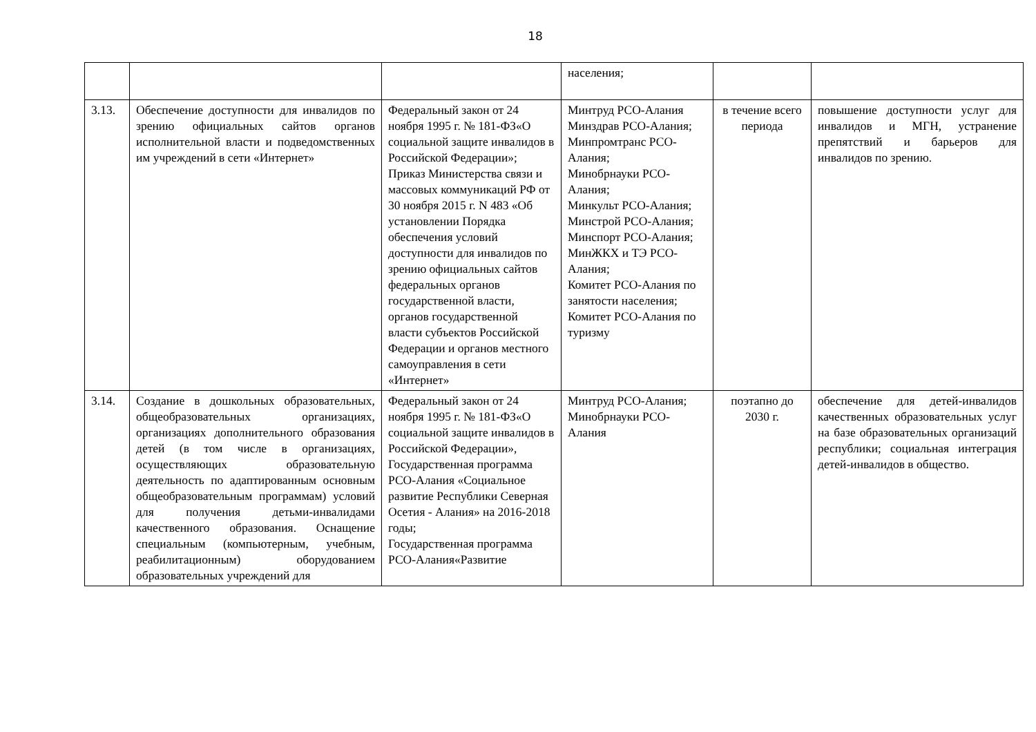18
| | | | населения; | | |
| 3.13. | Обеспечение доступности для инвалидов по зрению официальных сайтов органов исполнительной власти и подведомственных им учреждений в сети «Интернет» | Федеральный закон от 24 ноября 1995 г. № 181-ФЗ«О социальной защите инвалидов в Российской Федерации»; Приказ Министерства связи и массовых коммуникаций РФ от 30 ноября 2015 г. N 483 «Об установлении Порядка обеспечения условий доступности для инвалидов по зрению официальных сайтов федеральных органов государственной власти, органов государственной власти субъектов Российской Федерации и органов местного самоуправления в сети «Интернет» | Минтруд РСО-Алания Минздрав РСО-Алания; Минпромтранс РСО-Алания; Минобрнауки РСО-Алания; Минкульт РСО-Алания; Минстрой РСО-Алания; Минспорт РСО-Алания; МинЖКХ и ТЭ РСО-Алания; Комитет РСО-Алания по занятости населения; Комитет РСО-Алания по туризму | в течение всего периода | повышение доступности услуг для инвалидов и МГН, устранение препятствий и барьеров для инвалидов по зрению. |
| 3.14. | Создание в дошкольных образовательных, общеобразовательных организациях, организациях дополнительного образования детей (в том числе в организациях, осуществляющих образовательную деятельность по адаптированным основным общеобразовательным программам) условий для получения детьми-инвалидами качественного образования. Оснащение специальным (компьютерным, учебным, реабилитационным) оборудованием образовательных учреждений для | Федеральный закон от 24 ноября 1995 г. № 181-ФЗ«О социальной защите инвалидов в Российской Федерации», Государственная программа РСО-Алания «Социальное развитие Республики Северная Осетия - Алания» на 2016-2018 годы; Государственная программа РСО-Алания«Развитие | Минтруд РСО-Алания; Минобрнауки РСО-Алания | поэтапно до 2030 г. | обеспечение для детей-инвалидов качественных образовательных услуг на базе образовательных организаций республики; социальная интеграция детей-инвалидов в общество. |